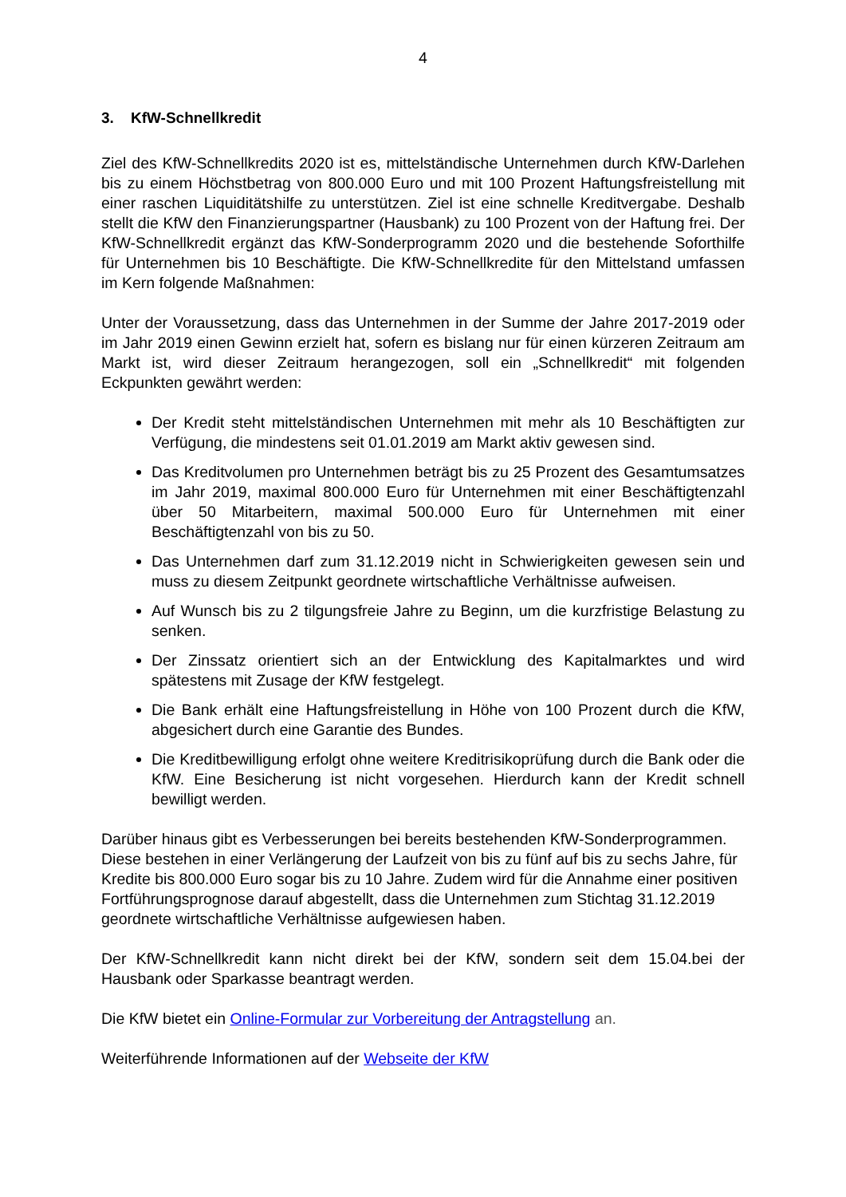4
3. KfW-Schnellkredit
Ziel des KfW-Schnellkredits 2020 ist es, mittelständische Unternehmen durch KfW-Darlehen bis zu einem Höchstbetrag von 800.000 Euro und mit 100 Prozent Haftungsfreistellung mit einer raschen Liquiditätshilfe zu unterstützen. Ziel ist eine schnelle Kreditvergabe. Deshalb stellt die KfW den Finanzierungspartner (Hausbank) zu 100 Prozent von der Haftung frei. Der KfW-Schnellkredit ergänzt das KfW-Sonderprogramm 2020 und die bestehende Soforthilfe für Unternehmen bis 10 Beschäftigte. Die KfW-Schnellkredite für den Mittelstand umfassen im Kern folgende Maßnahmen:
Unter der Voraussetzung, dass das Unternehmen in der Summe der Jahre 2017-2019 oder im Jahr 2019 einen Gewinn erzielt hat, sofern es bislang nur für einen kürzeren Zeitraum am Markt ist, wird dieser Zeitraum herangezogen, soll ein „Schnellkredit“ mit folgenden Eckpunkten gewährt werden:
Der Kredit steht mittelständischen Unternehmen mit mehr als 10 Beschäftigten zur Verfügung, die mindestens seit 01.01.2019 am Markt aktiv gewesen sind.
Das Kreditvolumen pro Unternehmen beträgt bis zu 25 Prozent des Gesamtumsatzes im Jahr 2019, maximal 800.000 Euro für Unternehmen mit einer Beschäftigtenzahl über 50 Mitarbeitern, maximal 500.000 Euro für Unternehmen mit einer Beschäftigtenzahl von bis zu 50.
Das Unternehmen darf zum 31.12.2019 nicht in Schwierigkeiten gewesen sein und muss zu diesem Zeitpunkt geordnete wirtschaftliche Verhältnisse aufweisen.
Auf Wunsch bis zu 2 tilgungsfreie Jahre zu Beginn, um die kurzfristige Belastung zu senken.
Der Zinssatz orientiert sich an der Entwicklung des Kapitalmarktes und wird spätestens mit Zusage der KfW festgelegt.
Die Bank erhält eine Haftungsfreistellung in Höhe von 100 Prozent durch die KfW, abgesichert durch eine Garantie des Bundes.
Die Kreditbewilligung erfolgt ohne weitere Kreditrisikoprüfung durch die Bank oder die KfW. Eine Besicherung ist nicht vorgesehen. Hierdurch kann der Kredit schnell bewilligt werden.
Darüber hinaus gibt es Verbesserungen bei bereits bestehenden KfW-Sonderprogrammen. Diese bestehen in einer Verlängerung der Laufzeit von bis zu fünf auf bis zu sechs Jahre, für Kredite bis 800.000 Euro sogar bis zu 10 Jahre. Zudem wird für die Annahme einer positiven Fortführungsprognose darauf abgestellt, dass die Unternehmen zum Stichtag 31.12.2019 geordnete wirtschaftliche Verhältnisse aufgewiesen haben.
Der KfW-Schnellkredit kann nicht direkt bei der KfW, sondern seit dem 15.04.bei der Hausbank oder Sparkasse beantragt werden.
Die KfW bietet ein Online-Formular zur Vorbereitung der Antragstellung an.
Weiterführende Informationen auf der Webseite der KfW